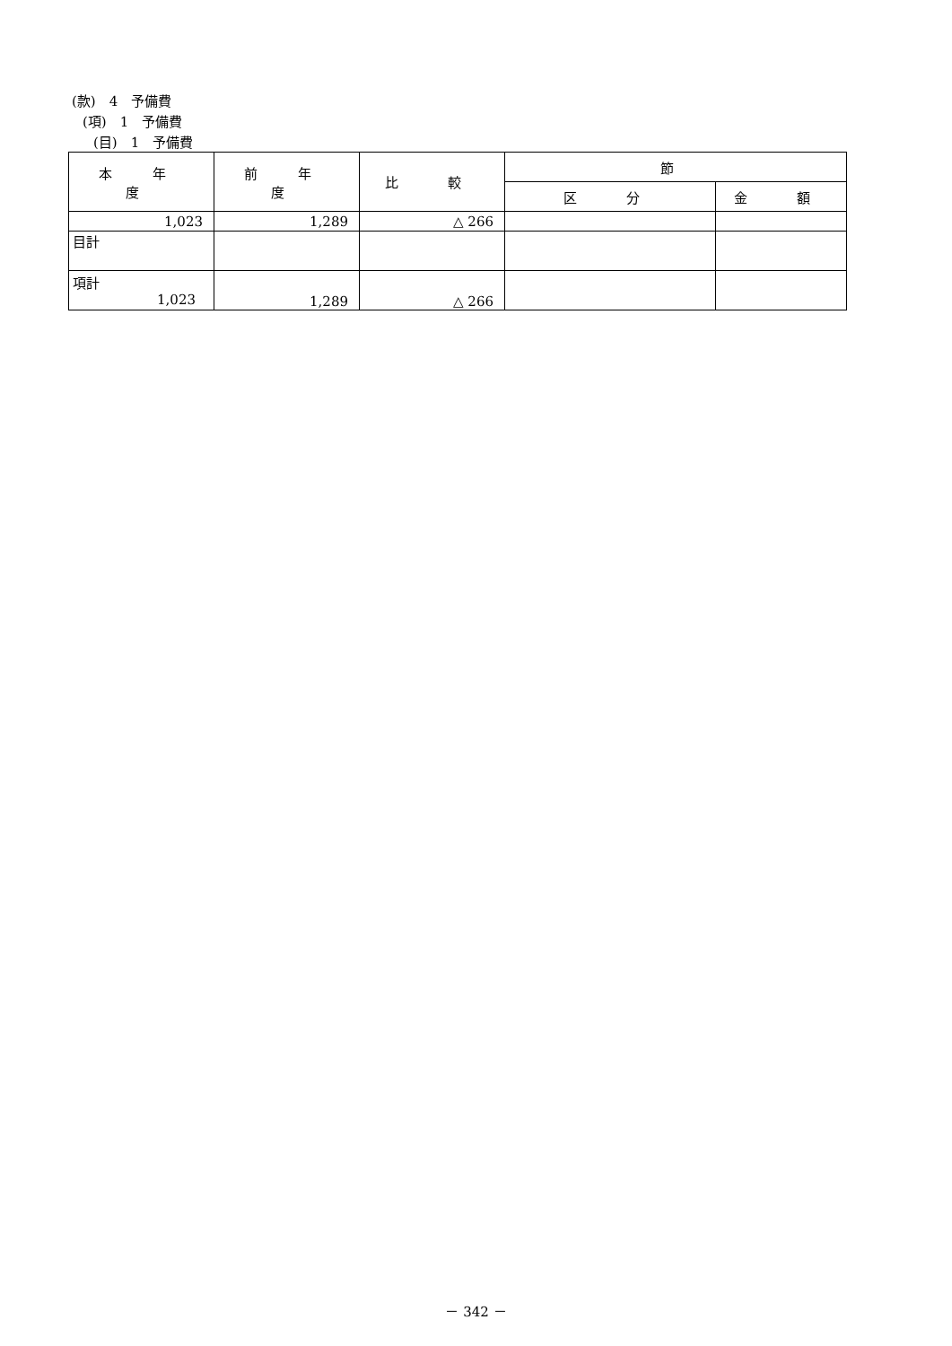(款)　4　予備費
(項)　1　予備費
(目)　1　予備費
| 本 年 度 | 前 年 度 | 比 較 | 節 | |
| --- | --- | --- | --- | --- |
| | | | 区 分 | 金 額 |
| 1,023 | 1,289 | △ 266 | | |
| 目計 | | | | |
| 項計 1,023 | 1,289 | △ 266 | | |
－ 342 －